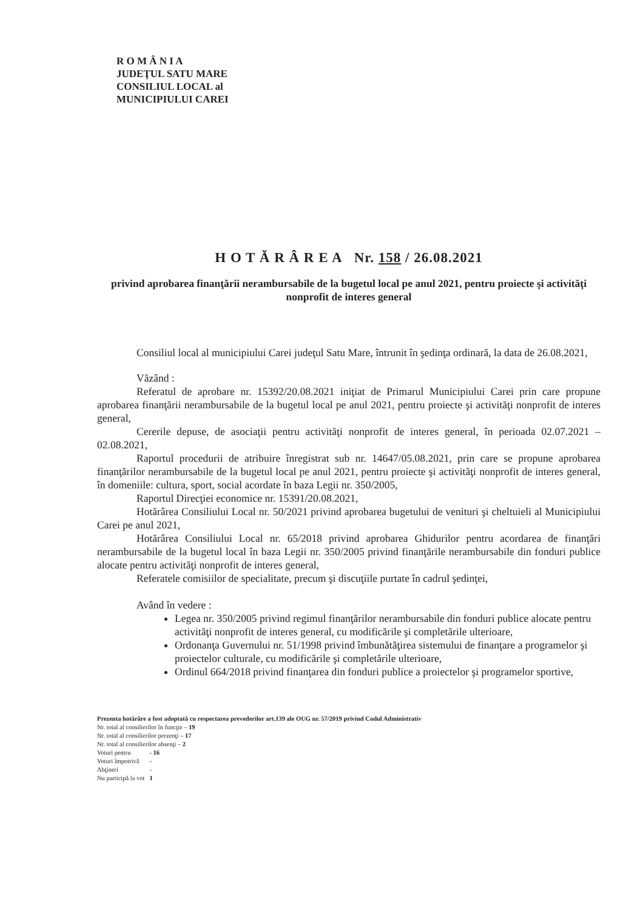R O M Â N I A
JUDEŢUL SATU MARE
CONSILIUL LOCAL al
MUNICIPIULUI CAREI
H O T Ă R Â R E A Nr. 158 / 26.08.2021
privind aprobarea finanţării nerambursabile de la bugetul local pe anul 2021, pentru proiecte şi activităţi nonprofit de interes general
Consiliul local al municipiului Carei judeţul Satu Mare, întrunit în şedinţa ordinară, la data de 26.08.2021,
Văzând :
Referatul de aprobare nr. 15392/20.08.2021 iniţiat de Primarul Municipiului Carei prin care propune aprobarea finanţării nerambursabile de la bugetul local pe anul 2021, pentru proiecte şi activităţi nonprofit de interes general,
Cererile depuse, de asociaţii pentru activităţi nonprofit de interes general, în perioada 02.07.2021 – 02.08.2021,
Raportul procedurii de atribuire înregistrat sub nr. 14647/05.08.2021, prin care se propune aprobarea finanţărilor nerambursabile de la bugetul local pe anul 2021, pentru proiecte şi activităţi nonprofit de interes general, în domeniile: cultura, sport, social acordate în baza Legii nr. 350/2005,
Raportul Direcţiei economice nr. 15391/20.08.2021,
Hotărârea Consiliului Local nr. 50/2021 privind aprobarea bugetului de venituri şi cheltuieli al Municipiului Carei pe anul 2021,
Hotărârea Consiliului Local nr. 65/2018 privind aprobarea Ghidurilor pentru acordarea de finanţări nerambursabile de la bugetul local în baza Legii nr. 350/2005 privind finanţările nerambursabile din fonduri publice alocate pentru activităţi nonprofit de interes general,
Referatele comisiilor de specialitate, precum şi discuţiile purtate în cadrul şedinţei,
Având în vedere :
Legea nr. 350/2005 privind regimul finanţărilor nerambursabile din fonduri publice alocate pentru activităţi nonprofit de interes general, cu modificările şi completările ulterioare,
Ordonanţa Guvernului nr. 51/1998 privind îmbunătăţirea sistemului de finanţare a programelor şi proiectelor culturale, cu modificările şi completările ulterioare,
Ordinul 664/2018 privind finanţarea din fonduri publice a proiectelor şi programelor sportive,
Prezenta hotărâre a fost adoptată cu respectarea prevederilor art.139 ale OUG nr. 57/2019 privind Codul Administrativ
Nr. total al consilierilor în funcţie – 19
Nr. total al consilierilor prezenţi – 17
Nr. total al consilierilor absenţi – 2
| Voturi pentru | - 16 |
| Voturi împotrivă | - |
| Abţineri | - |
| Nu participă la vot | 1 |